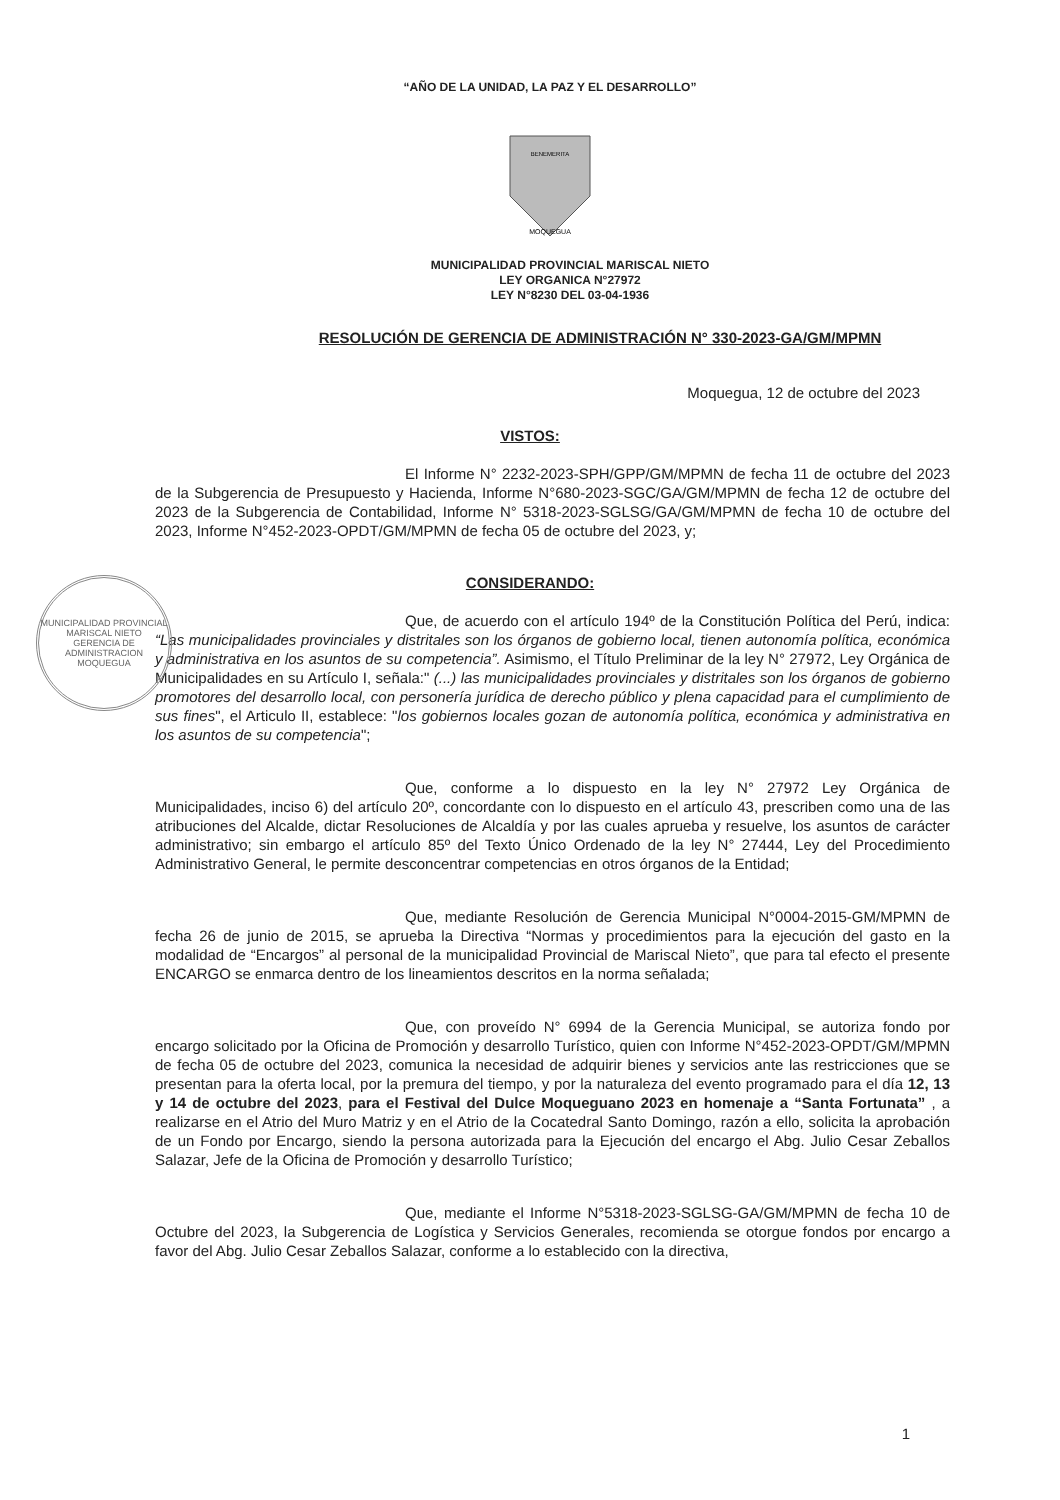“AÑO DE LA UNIDAD, LA PAZ Y EL DESARROLLO”
MOQUEGUA
BENEMERITA
MUNICIPALIDAD PROVINCIAL MARISCAL NIETO
LEY ORGANICA N°27972
LEY N°8230 DEL 03-04-1936
RESOLUCIÓN DE GERENCIA DE ADMINISTRACIÓN N° 330-2023-GA/GM/MPMN
Moquegua, 12 de octubre del 2023
VISTOS:
El Informe N° 2232-2023-SPH/GPP/GM/MPMN de fecha 11 de octubre del 2023 de la Subgerencia de Presupuesto y Hacienda, Informe N°680-2023-SGC/GA/GM/MPMN de fecha 12 de octubre del 2023 de la Subgerencia de Contabilidad, Informe N° 5318-2023-SGLSG/GA/GM/MPMN de fecha 10 de octubre del 2023, Informe N°452-2023-OPDT/GM/MPMN de fecha 05 de octubre del 2023, y;
MUNICIPALIDAD PROVINCIAL MARISCAL NIETO
GERENCIA DE ADMINISTRACION
MOQUEGUA
CONSIDERANDO:
Que, de acuerdo con el artículo 194º de la Constitución Política del Perú, indica: “Las municipalidades provinciales y distritales son los órganos de gobierno local, tienen autonomía política, económica y administrativa en los asuntos de su competencia”. Asimismo, el Título Preliminar de la ley N° 27972, Ley Orgánica de Municipalidades en su Artículo I, señala:" (...) las municipalidades provinciales y distritales son los órganos de gobierno promotores del desarrollo local, con personería jurídica de derecho público y plena capacidad para el cumplimiento de sus fines", el Articulo II, establece: "los gobiernos locales gozan de autonomía política, económica y administrativa en los asuntos de su competencia";
Que, conforme a lo dispuesto en la ley N° 27972 Ley Orgánica de Municipalidades, inciso 6) del artículo 20º, concordante con lo dispuesto en el artículo 43, prescriben como una de las atribuciones del Alcalde, dictar Resoluciones de Alcaldía y por las cuales aprueba y resuelve, los asuntos de carácter administrativo; sin embargo el artículo 85º del Texto Único Ordenado de la ley N° 27444, Ley del Procedimiento Administrativo General, le permite desconcentrar competencias en otros órganos de la Entidad;
Que, mediante Resolución de Gerencia Municipal N°0004-2015-GM/MPMN de fecha 26 de junio de 2015, se aprueba la Directiva “Normas y procedimientos para la ejecución del gasto en la modalidad de “Encargos” al personal de la municipalidad Provincial de Mariscal Nieto”, que para tal efecto el presente ENCARGO se enmarca dentro de los lineamientos descritos en la norma señalada;
Que, con proveído N° 6994 de la Gerencia Municipal, se autoriza fondo por encargo solicitado por la Oficina de Promoción y desarrollo Turístico, quien con Informe N°452-2023-OPDT/GM/MPMN de fecha 05 de octubre del 2023, comunica la necesidad de adquirir bienes y servicios ante las restricciones que se presentan para la oferta local, por la premura del tiempo, y por la naturaleza del evento programado para el día 12, 13 y 14 de octubre del 2023, para el Festival del Dulce Moqueguano 2023 en homenaje a “Santa Fortunata” , a realizarse en el Atrio del Muro Matriz y en el Atrio de la Cocatedral Santo Domingo, razón a ello, solicita la aprobación de un Fondo por Encargo, siendo la persona autorizada para la Ejecución del encargo el Abg. Julio Cesar Zeballos Salazar, Jefe de la Oficina de Promoción y desarrollo Turístico;
Que, mediante el Informe N°5318-2023-SGLSG-GA/GM/MPMN de fecha 10 de Octubre del 2023, la Subgerencia de Logística y Servicios Generales, recomienda se otorgue fondos por encargo a favor del Abg. Julio Cesar Zeballos Salazar, conforme a lo establecido con la directiva,
1